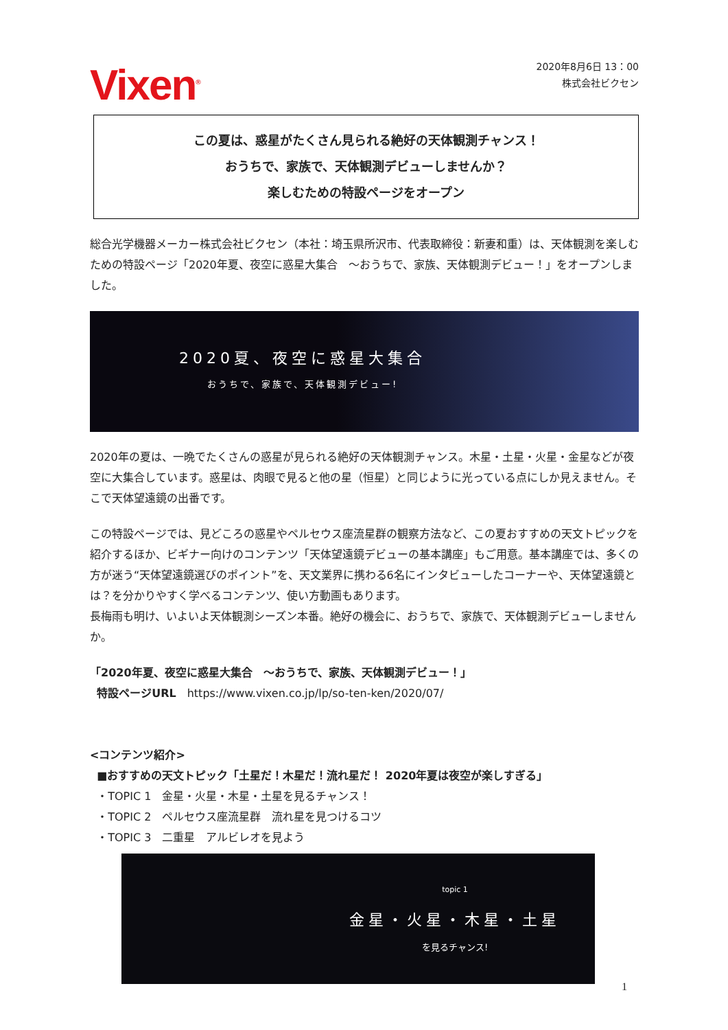Vixen<sup>®</sup>
2020年8月6日 13：00
株式会社ビクセン
この夏は、惑星がたくさん見られる絶好の天体観測チャンス！
おうちで、家族で、天体観測デビューしませんか？
楽しむための特設ページをオープン
総合光学機器メーカー株式会社ビクセン（本社：埼玉県所沢市、代表取締役：新妻和重）は、天体観測を楽しむための特設ページ「2020年夏、夜空に惑星大集合　～おうちで、家族、天体観測デビュー！」をオープンしました。
2020夏、夜空に惑星大集合
おうちで、家族で、天体観測デビュー!
2020年の夏は、一晩でたくさんの惑星が見られる絶好の天体観測チャンス。木星・土星・火星・金星などが夜空に大集合しています。惑星は、肉眼で見ると他の星（恒星）と同じように光っている点にしか見えません。そこで天体望遠鏡の出番です。
この特設ページでは、見どころの惑星やペルセウス座流星群の観察方法など、この夏おすすめの天文トピックを紹介するほか、ビギナー向けのコンテンツ「天体望遠鏡デビューの基本講座」もご用意。基本講座では、多くの方が迷う“天体望遠鏡選びのポイント”を、天文業界に携わる6名にインタビューしたコーナーや、天体望遠鏡とは？を分かりやすく学べるコンテンツ、使い方動画もあります。
長梅雨も明け、いよいよ天体観測シーズン本番。絶好の機会に、おうちで、家族で、天体観測デビューしませんか。
「2020年夏、夜空に惑星大集合　～おうちで、家族、天体観測デビュー！」
特設ページURL　https://www.vixen.co.jp/lp/so-ten-ken/2020/07/
<コンテンツ紹介>
■おすすめの天文トピック「土星だ！木星だ！流れ星だ！ 2020年夏は夜空が楽しすぎる」
・TOPIC 1　金星・火星・木星・土星を見るチャンス！
・TOPIC 2　ペルセウス座流星群　流れ星を見つけるコツ
・TOPIC 3　二重星　アルビレオを見よう
topic 1
金星・火星・木星・土星
を見るチャンス!
1